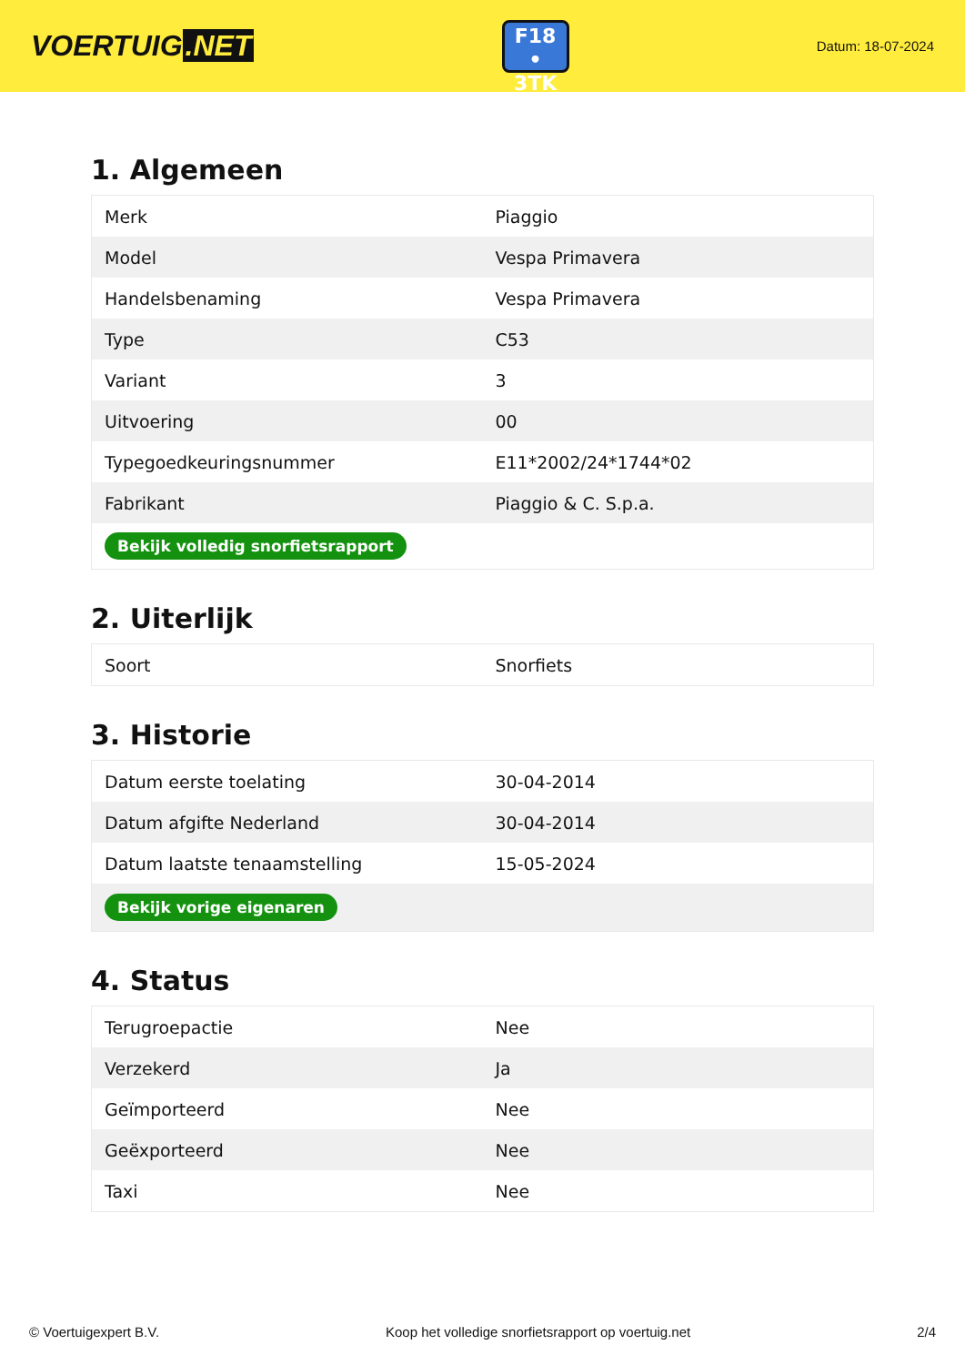VOERTUIG.NET
F18
• 3TK
Datum: 18-07-2024
1. Algemeen
| Merk | Piaggio |
| Model | Vespa Primavera |
| Handelsbenaming | Vespa Primavera |
| Type | C53 |
| Variant | 3 |
| Uitvoering | 00 |
| Typegoedkeuringsnummer | E11*2002/24*1744*02 |
| Fabrikant | Piaggio & C. S.p.a. |
| Bekijk volledig snorfietsrapport | |
2. Uiterlijk
| Soort | Snorfiets |
3. Historie
| Datum eerste toelating | 30-04-2014 |
| Datum afgifte Nederland | 30-04-2014 |
| Datum laatste tenaamstelling | 15-05-2024 |
| Bekijk vorige eigenaren | |
4. Status
| Terugroepactie | Nee |
| Verzekerd | Ja |
| Geïmporteerd | Nee |
| Geëxporteerd | Nee |
| Taxi | Nee |
© Voertuigexpert B.V. Koop het volledige snorfietsrapport op voertuig.net 2/4